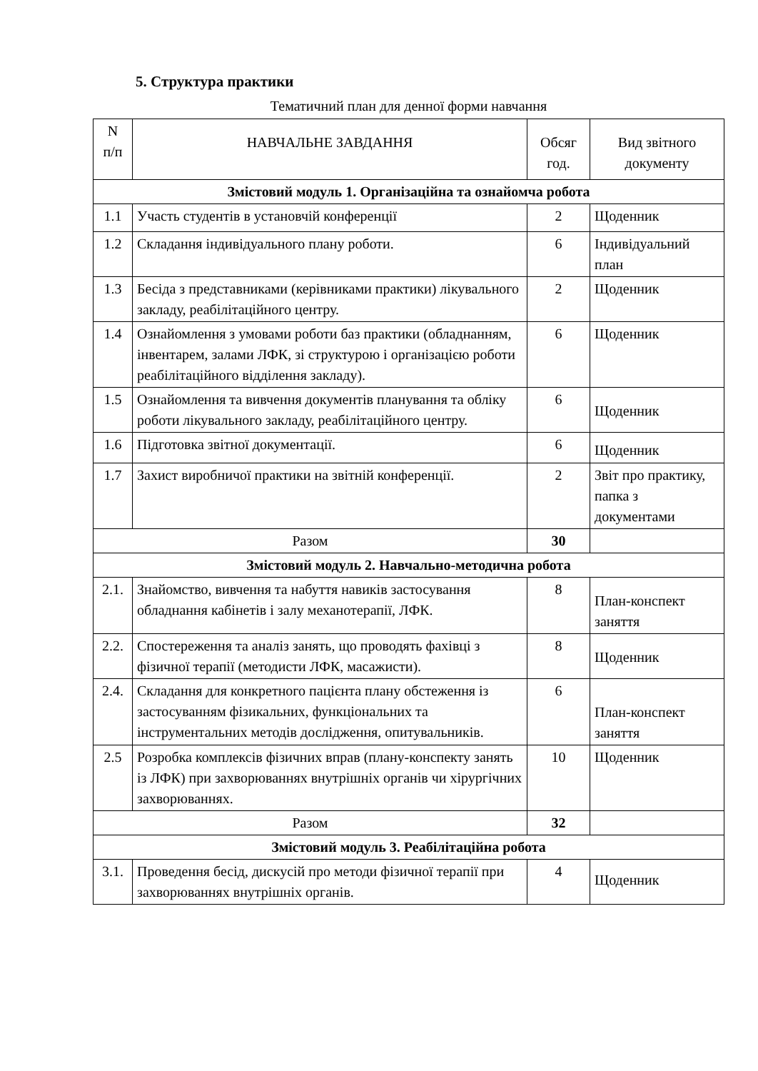5. Структура практики
Тематичний план для денної форми навчання
| N п/п | НАВЧАЛЬНЕ ЗАВДАННЯ | Обсяг год. | Вид звітного документу |
| --- | --- | --- | --- |
| Змістовий модуль 1. Організаційна та ознайомча робота | | | |
| 1.1 | Участь студентів в установчій конференції | 2 | Щоденник |
| 1.2 | Складання індивідуального плану роботи. | 6 | Індивідуальний план |
| 1.3 | Бесіда з представниками (керівниками практики) лікувального закладу, реабілітаційного центру. | 2 | Щоденник |
| 1.4 | Ознайомлення з умовами роботи баз практики (обладнанням, інвентарем, залами ЛФК, зі структурою і організацією роботи реабілітаційного відділення закладу). | 6 | Щоденник |
| 1.5 | Ознайомлення та вивчення документів планування та обліку роботи лікувального закладу, реабілітаційного центру. | 6 | Щоденник |
| 1.6 | Підготовка звітної документації. | 6 | Щоденник |
| 1.7 | Захист виробничої практики на звітній конференції. | 2 | Звіт про практику, папка з документами |
| Разом | | 30 | |
| Змістовий модуль 2. Навчально-методична робота | | | |
| 2.1. | Знайомство, вивчення та набуття навиків застосування обладнання кабінетів і залу механотерапії, ЛФК. | 8 | План-конспект заняття |
| 2.2. | Спостереження та аналіз занять, що проводять фахівці з фізичної терапії (методисти ЛФК, масажисти). | 8 | Щоденник |
| 2.4. | Складання для конкретного пацієнта плану обстеження із застосуванням фізикальних, функціональних та інструментальних методів дослідження, опитувальників. | 6 | План-конспект заняття |
| 2.5 | Розробка комплексів фізичних вправ (плану-конспекту занять із ЛФК) при захворюваннях внутрішніх органів чи хірургічних захворюваннях. | 10 | Щоденник |
| Разом | | 32 | |
| Змістовий модуль 3. Реабілітаційна робота | | | |
| 3.1. | Проведення бесід, дискусій про методи фізичної терапії при захворюваннях внутрішніх органів. | 4 | Щоденник |